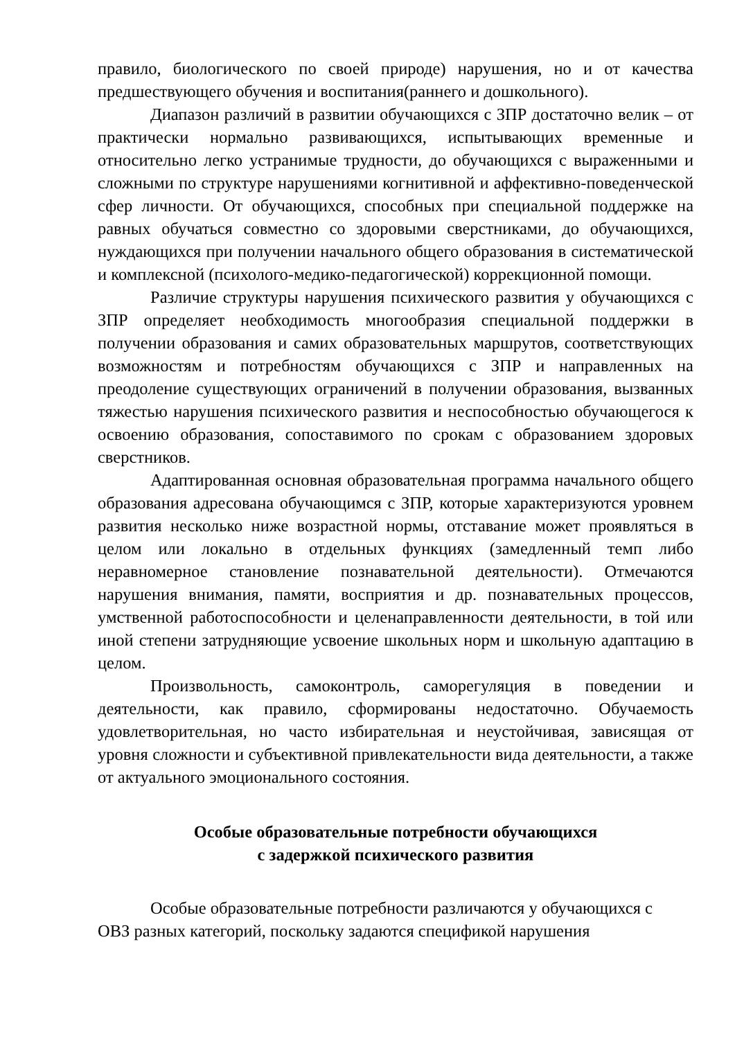правило, биологического по своей природе) нарушения, но и от качества предшествующего обучения и воспитания(раннего и дошкольного).
Диапазон различий в развитии обучающихся с ЗПР достаточно велик – от практически нормально развивающихся, испытывающих временные и относительно легко устранимые трудности, до обучающихся с выраженными и сложными по структуре нарушениями когнитивной и аффективно-поведенческой сфер личности. От обучающихся, способных при специальной поддержке на равных обучаться совместно со здоровыми сверстниками, до обучающихся, нуждающихся при получении начального общего образования в систематической и комплексной (психолого-медико-педагогической) коррекционной помощи.
Различие структуры нарушения психического развития у обучающихся с ЗПР определяет необходимость многообразия специальной поддержки в получении образования и самих образовательных маршрутов, соответствующих возможностям и потребностям обучающихся с ЗПР и направленных на преодоление существующих ограничений в получении образования, вызванных тяжестью нарушения психического развития и неспособностью обучающегося к освоению образования, сопоставимого по срокам с образованием здоровых сверстников.
Адаптированная основная образовательная программа начального общего образования адресована обучающимся с ЗПР, которые характеризуются уровнем развития несколько ниже возрастной нормы, отставание может проявляться в целом или локально в отдельных функциях (замедленный темп либо неравномерное становление познавательной деятельности). Отмечаются нарушения внимания, памяти, восприятия и др. познавательных процессов, умственной работоспособности и целенаправленности деятельности, в той или иной степени затрудняющие усвоение школьных норм и школьную адаптацию в целом.
Произвольность, самоконтроль, саморегуляция в поведении и деятельности, как правило, сформированы недостаточно. Обучаемость удовлетворительная, но часто избирательная и неустойчивая, зависящая от уровня сложности и субъективной привлекательности вида деятельности, а также от актуального эмоционального состояния.
Особые образовательные потребности обучающихся
с задержкой психического развития
Особые образовательные потребности различаются у обучающихся с
ОВЗ разных категорий, поскольку задаются спецификой нарушения